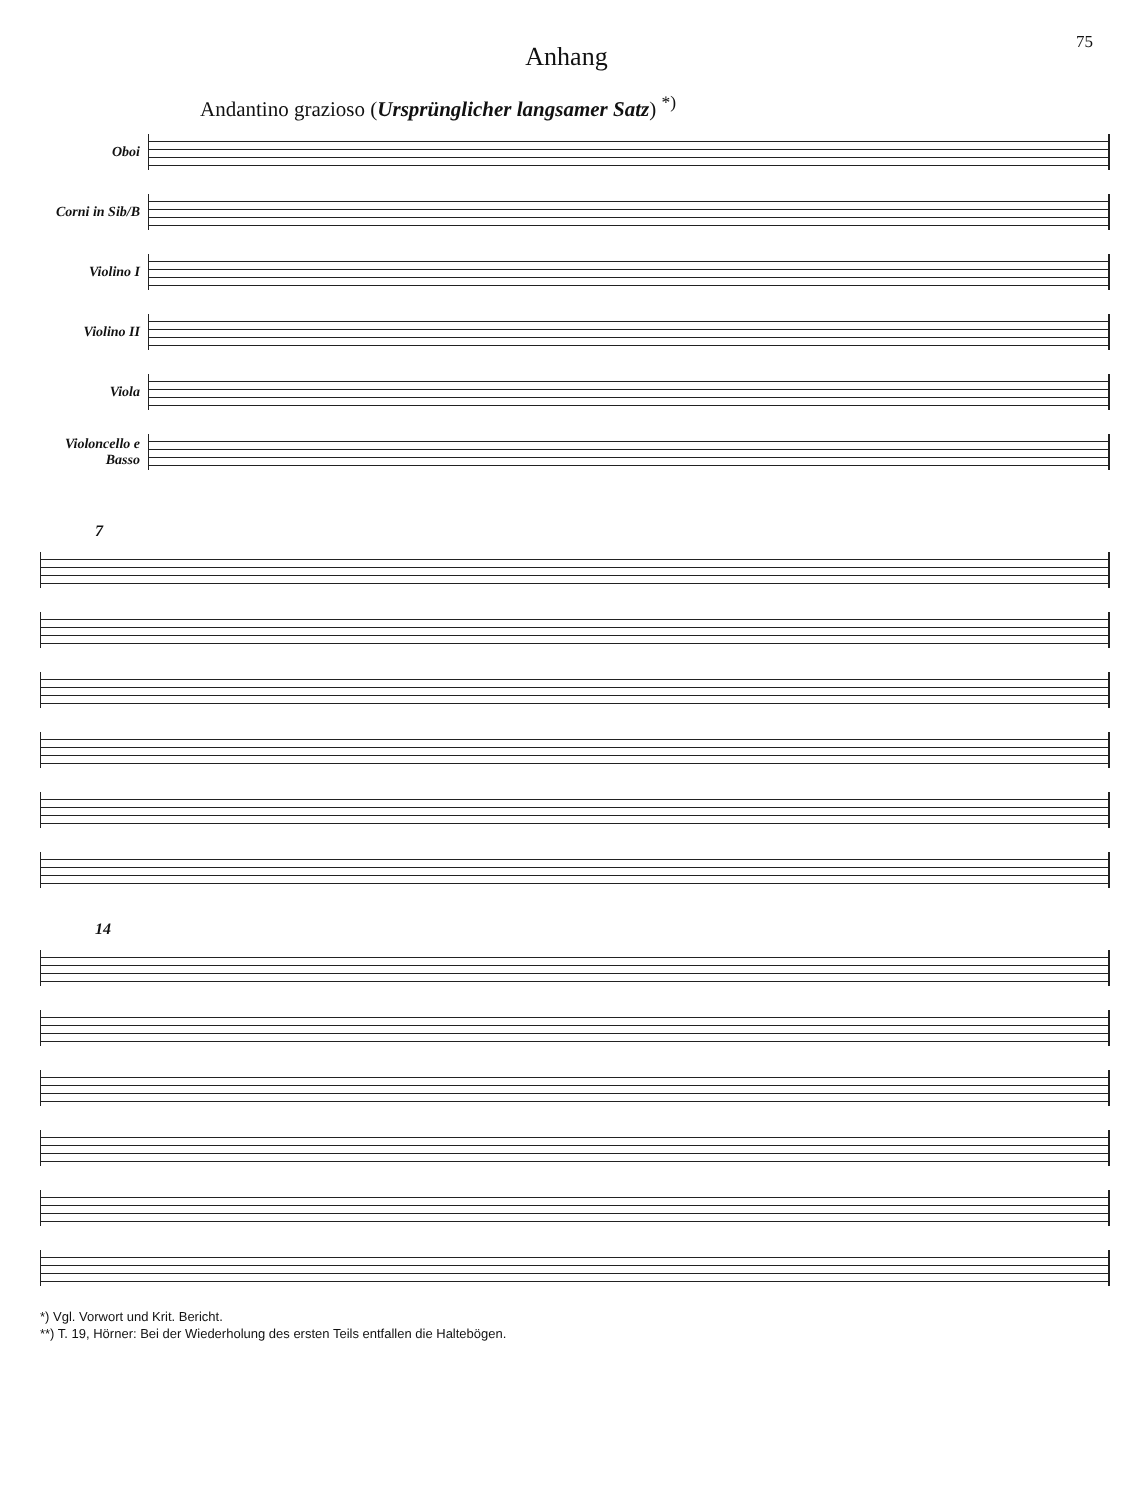75
Anhang
Andantino grazioso (Ursprünglicher langsamer Satz) <sup>*)</sup>
Oboi
Corni in Sib/B
Violino I
Violino II
Viola
Violoncello e Basso
7
14
*) Vgl. Vorwort und Krit. Bericht.
**) T. 19, Hörner: Bei der Wiederholung des ersten Teils entfallen die Haltebögen.